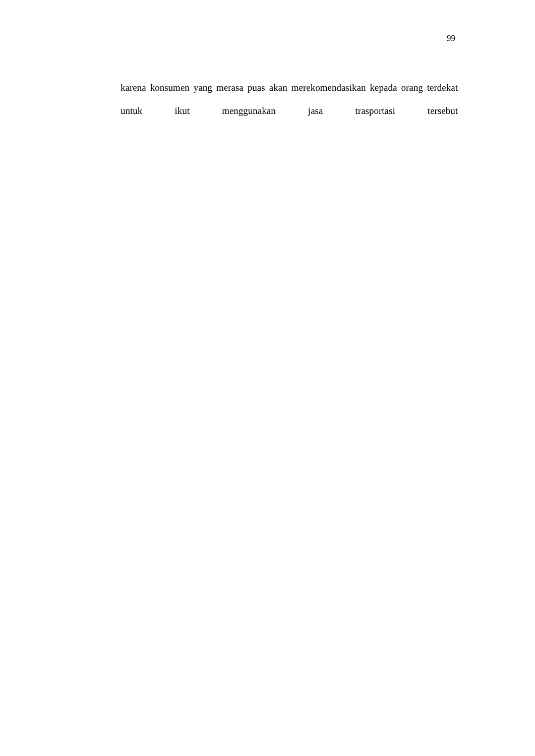99
karena konsumen yang merasa puas akan merekomendasikan kepada orang terdekat untuk ikut menggunakan jasa trasportasi tersebut